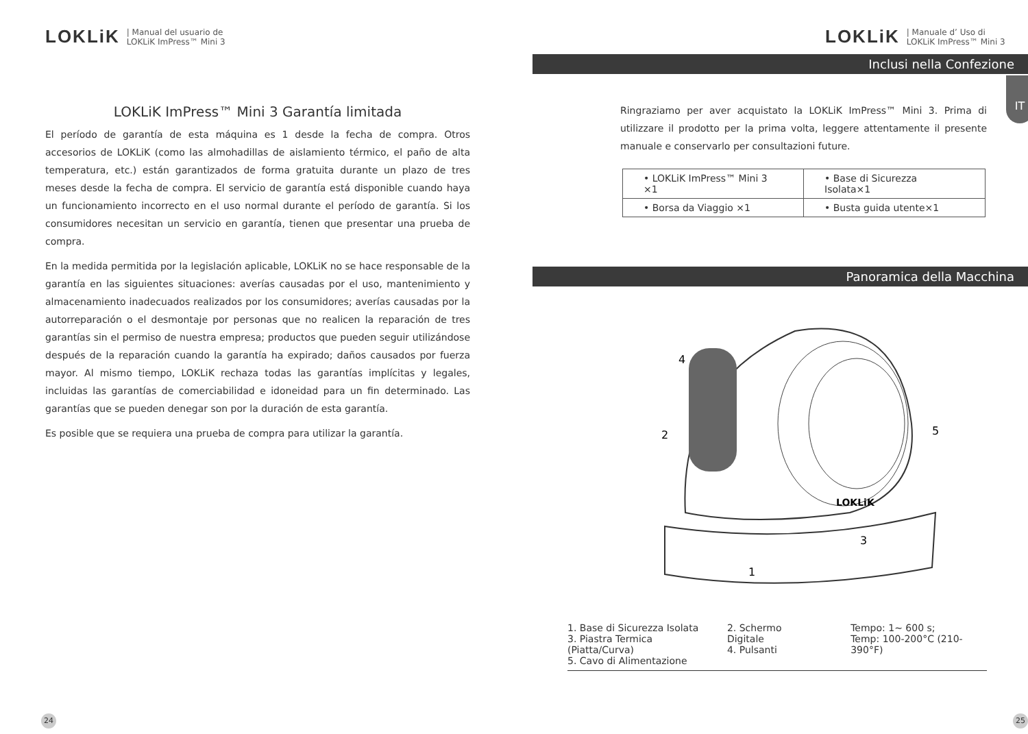LOKLiK | Manual del usuario de
LOKLiK ImPress™ Mini 3
LOKLiK ImPress™ Mini 3 Garantía limitada
El período de garantía de esta máquina es 1 desde la fecha de compra. Otros accesorios de LOKLiK (como las almohadillas de aislamiento térmico, el paño de alta temperatura, etc.) están garantizados de forma gratuita durante un plazo de tres meses desde la fecha de compra. El servicio de garantía está disponible cuando haya un funcionamiento incorrecto en el uso normal durante el período de garantía. Si los consumidores necesitan un servicio en garantía, tienen que presentar una prueba de compra.
En la medida permitida por la legislación aplicable, LOKLiK no se hace responsable de la garantía en las siguientes situaciones: averías causadas por el uso, mantenimiento y almacenamiento inadecuados realizados por los consumidores; averías causadas por la autorreparación o el desmontaje por personas que no realicen la reparación de tres garantías sin el permiso de nuestra empresa; productos que pueden seguir utilizándose después de la reparación cuando la garantía ha expirado; daños causados por fuerza mayor. Al mismo tiempo, LOKLiK rechaza todas las garantías implícitas y legales, incluidas las garantías de comerciabilidad e idoneidad para un fin determinado. Las garantías que se pueden denegar son por la duración de esta garantía.
Es posible que se requiera una prueba de compra para utilizar la garantía.
24
LOKLiK | Manuale d’ Uso di
LOKLiK ImPress™ Mini 3
Inclusi nella Confezione
IT
Ringraziamo per aver acquistato la LOKLiK ImPress™ Mini 3. Prima di utilizzare il prodotto per la prima volta, leggere attentamente il presente manuale e conservarlo per consultazioni future.
| • LOKLiK ImPress™ Mini 3 ×1 | • Base di Sicurezza Isolata×1 |
| • Borsa da Viaggio ×1 | • Busta guida utente×1 |
Panoramica della Macchina
4
2
5
3
1
LOKLiK
1. Base di Sicurezza Isolata
3. Piastra Termica (Piatta/Curva)
5. Cavo di Alimentazione
2. Schermo Digitale
4. Pulsanti
Tempo: 1~ 600 s;
Temp: 100-200°C (210-390°F)
25